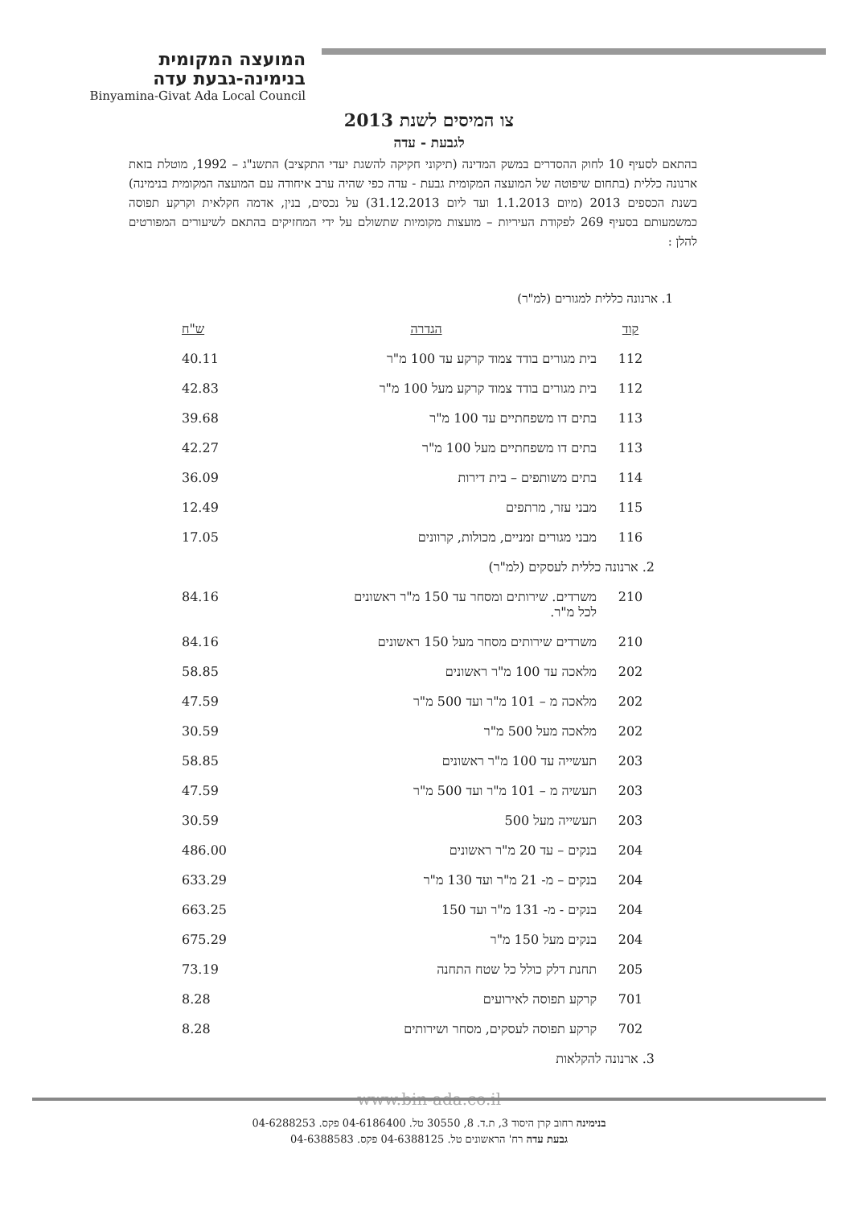המועצה המקומית
בנימינה-גבעת עדה
Binyamina-Givat Ada Local Council
צו המיסים לשנת 2013
לגבעת - עדה
בהתאם לסעיף 10 לחוק ההסדרים במשק המדינה (תיקוני חקיקה להשגת יעדי התקציב) התשנ"ג – 1992, מוטלת בזאת ארנונה כללית (בתחום שיפוטה של המועצה המקומית גבעת - עדה כפי שהיה ערב איחודה עם המועצה המקומית בנימינה) בשנת הכספים 2013 (מיום 1.1.2013 ועד ליום 31.12.2013) על נכסים, בנין, אדמה חקלאית וקרקע תפוסה כמשמעותם בסעיף 269 לפקודת העיריות – מועצות מקומיות שתשולם על ידי המחזיקים בהתאם לשיעורים המפורטים להלן :
1. ארנונה כללית למגורים (למ"ר)
| קוד | הגדרה | ש"ח |
| --- | --- | --- |
| 112 | בית מגורים בודד צמוד קרקע עד 100 מ"ר | 40.11 |
| 112 | בית מגורים בודד צמוד קרקע מעל 100 מ"ר | 42.83 |
| 113 | בתים דו משפחתיים עד 100 מ"ר | 39.68 |
| 113 | בתים דו משפחתיים מעל 100 מ"ר | 42.27 |
| 114 | בתים משותפים – בית דירות | 36.09 |
| 115 | מבני עזר, מרתפים | 12.49 |
| 116 | מבני מגורים זמניים, מכולות, קרוונים | 17.05 |
| 2. ארנונה כללית לעסקים (למ"ר) | | |
| 210 | משרדים. שירותים ומסחר עד 150 מ"ר ראשונים לכל מ"ר. | 84.16 |
| 210 | משרדים שירותים מסחר מעל 150 ראשונים | 84.16 |
| 202 | מלאכה עד 100 מ"ר ראשונים | 58.85 |
| 202 | מלאכה מ – 101 מ"ר ועד 500 מ"ר | 47.59 |
| 202 | מלאכה מעל 500 מ"ר | 30.59 |
| 203 | תעשייה עד 100 מ"ר ראשונים | 58.85 |
| 203 | תעשיה מ – 101 מ"ר ועד 500 מ"ר | 47.59 |
| 203 | תעשייה מעל 500 | 30.59 |
| 204 | בנקים – עד 20 מ"ר ראשונים | 486.00 |
| 204 | בנקים – מ- 21 מ"ר ועד 130 מ"ר | 633.29 |
| 204 | בנקים - מ- 131 מ"ר ועד 150 | 663.25 |
| 204 | בנקים מעל 150 מ"ר | 675.29 |
| 205 | תחנת דלק כולל כל שטח התחנה | 73.19 |
| 701 | קרקע תפוסה לאירועים | 8.28 |
| 702 | קרקע תפוסה לעסקים, מסחר ושירותים | 8.28 |
| 3. ארנונה להקלאות | | |
www.bin-ada.co.il
בנימינה רחוב קרן היסוד 3, ת.ד. 8, 30550 טל. 04-6186400 פקס. 04-6288253
גבעת עדה רח' הראשונים טל. 04-6388125 פקס. 04-6388583